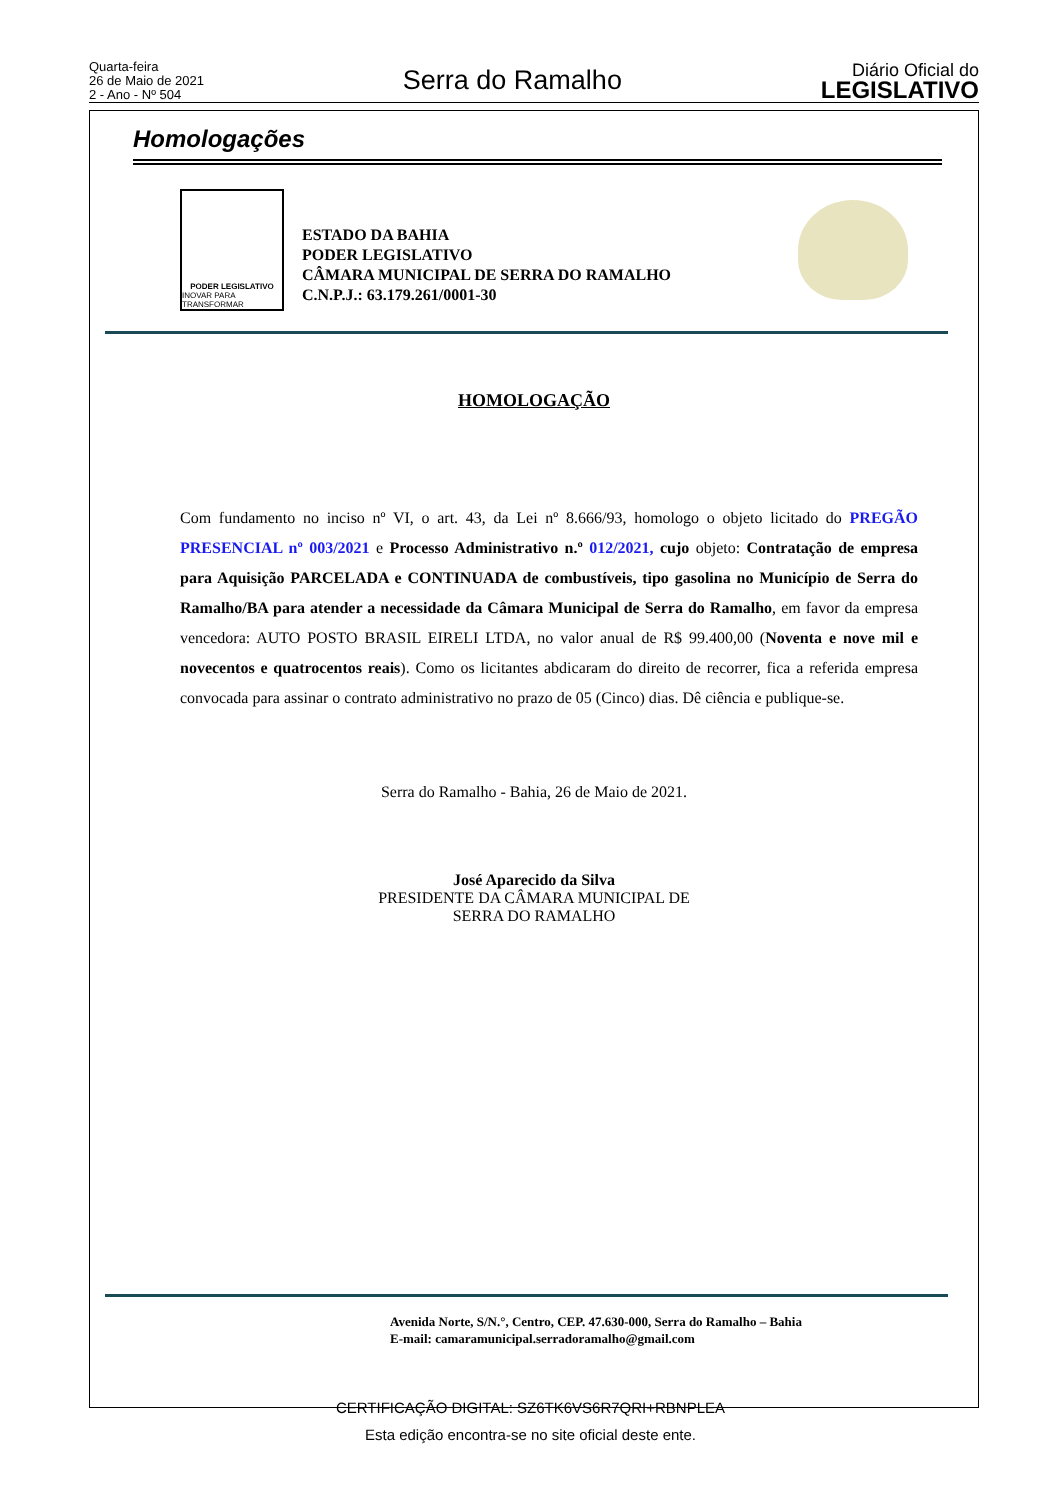Quarta-feira
26 de Maio de 2021
2 - Ano - Nº 504
Serra do Ramalho
Diário Oficial do
LEGISLATIVO
Homologações
PODER LEGISLATIVO
INOVAR PARA TRANSFORMAR
ESTADO DA BAHIA
PODER LEGISLATIVO
CÂMARA MUNICIPAL DE SERRA DO RAMALHO
C.N.P.J.: 63.179.261/0001-30
HOMOLOGAÇÃO
Com fundamento no inciso nº VI, o art. 43, da Lei nº 8.666/93, homologo o objeto licitado do PREGÃO PRESENCIAL nº 003/2021 e Processo Administrativo n.º 012/2021, cujo objeto: Contratação de empresa para Aquisição PARCELADA e CONTINUADA de combustíveis, tipo gasolina no Município de Serra do Ramalho/BA para atender a necessidade da Câmara Municipal de Serra do Ramalho, em favor da empresa vencedora: AUTO POSTO BRASIL EIRELI LTDA, no valor anual de R$ 99.400,00 (Noventa e nove mil e novecentos e quatrocentos reais). Como os licitantes abdicaram do direito de recorrer, fica a referida empresa convocada para assinar o contrato administrativo no prazo de 05 (Cinco) dias. Dê ciência e publique-se.
Serra do Ramalho - Bahia, 26 de Maio de 2021.
José Aparecido da Silva
PRESIDENTE DA CÂMARA MUNICIPAL DE
SERRA DO RAMALHO
Avenida Norte, S/N.°, Centro, CEP. 47.630-000, Serra do Ramalho – Bahia
E-mail: camaramunicipal.serradoramalho@gmail.com
CERTIFICAÇÃO DIGITAL: SZ6TK6VS6R7QRI+RBNPLEA
Esta edição encontra-se no site oficial deste ente.